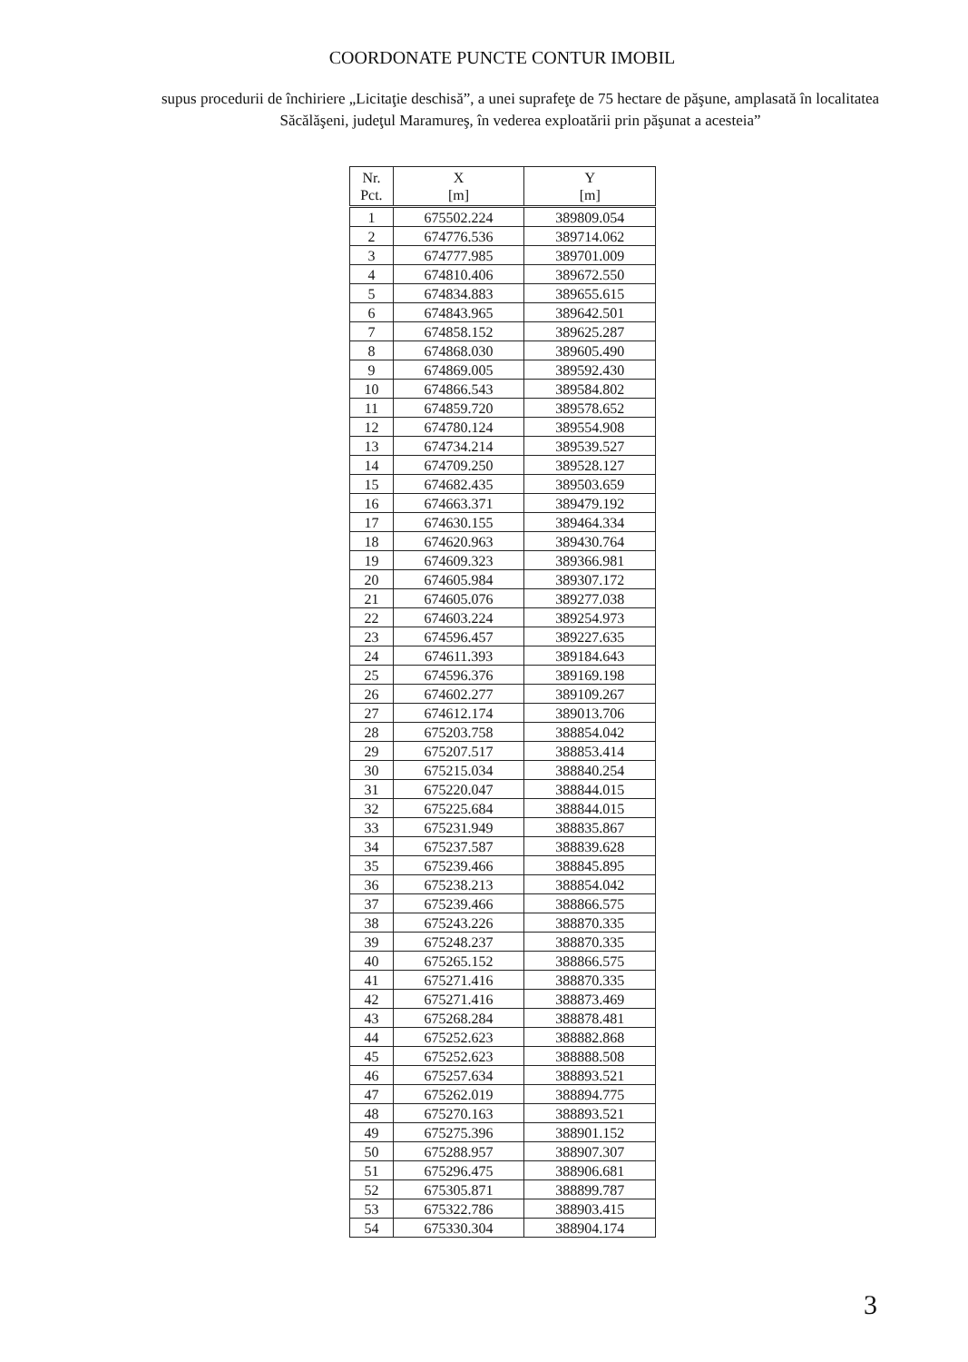COORDONATE PUNCTE CONTUR IMOBIL
supus procedurii de închiriere „Licitaţie deschisă”, a unei suprafeţe de 75 hectare de păşune, amplasată în localitatea Săcălăşeni, judeţul Maramureş, în vederea exploatării prin păşunat a acesteia”
| Nr. Pct. | X [m] | Y [m] |
| --- | --- | --- |
| 1 | 675502.224 | 389809.054 |
| 2 | 674776.536 | 389714.062 |
| 3 | 674777.985 | 389701.009 |
| 4 | 674810.406 | 389672.550 |
| 5 | 674834.883 | 389655.615 |
| 6 | 674843.965 | 389642.501 |
| 7 | 674858.152 | 389625.287 |
| 8 | 674868.030 | 389605.490 |
| 9 | 674869.005 | 389592.430 |
| 10 | 674866.543 | 389584.802 |
| 11 | 674859.720 | 389578.652 |
| 12 | 674780.124 | 389554.908 |
| 13 | 674734.214 | 389539.527 |
| 14 | 674709.250 | 389528.127 |
| 15 | 674682.435 | 389503.659 |
| 16 | 674663.371 | 389479.192 |
| 17 | 674630.155 | 389464.334 |
| 18 | 674620.963 | 389430.764 |
| 19 | 674609.323 | 389366.981 |
| 20 | 674605.984 | 389307.172 |
| 21 | 674605.076 | 389277.038 |
| 22 | 674603.224 | 389254.973 |
| 23 | 674596.457 | 389227.635 |
| 24 | 674611.393 | 389184.643 |
| 25 | 674596.376 | 389169.198 |
| 26 | 674602.277 | 389109.267 |
| 27 | 674612.174 | 389013.706 |
| 28 | 675203.758 | 388854.042 |
| 29 | 675207.517 | 388853.414 |
| 30 | 675215.034 | 388840.254 |
| 31 | 675220.047 | 388844.015 |
| 32 | 675225.684 | 388844.015 |
| 33 | 675231.949 | 388835.867 |
| 34 | 675237.587 | 388839.628 |
| 35 | 675239.466 | 388845.895 |
| 36 | 675238.213 | 388854.042 |
| 37 | 675239.466 | 388866.575 |
| 38 | 675243.226 | 388870.335 |
| 39 | 675248.237 | 388870.335 |
| 40 | 675265.152 | 388866.575 |
| 41 | 675271.416 | 388870.335 |
| 42 | 675271.416 | 388873.469 |
| 43 | 675268.284 | 388878.481 |
| 44 | 675252.623 | 388882.868 |
| 45 | 675252.623 | 388888.508 |
| 46 | 675257.634 | 388893.521 |
| 47 | 675262.019 | 388894.775 |
| 48 | 675270.163 | 388893.521 |
| 49 | 675275.396 | 388901.152 |
| 50 | 675288.957 | 388907.307 |
| 51 | 675296.475 | 388906.681 |
| 52 | 675305.871 | 388899.787 |
| 53 | 675322.786 | 388903.415 |
| 54 | 675330.304 | 388904.174 |
3